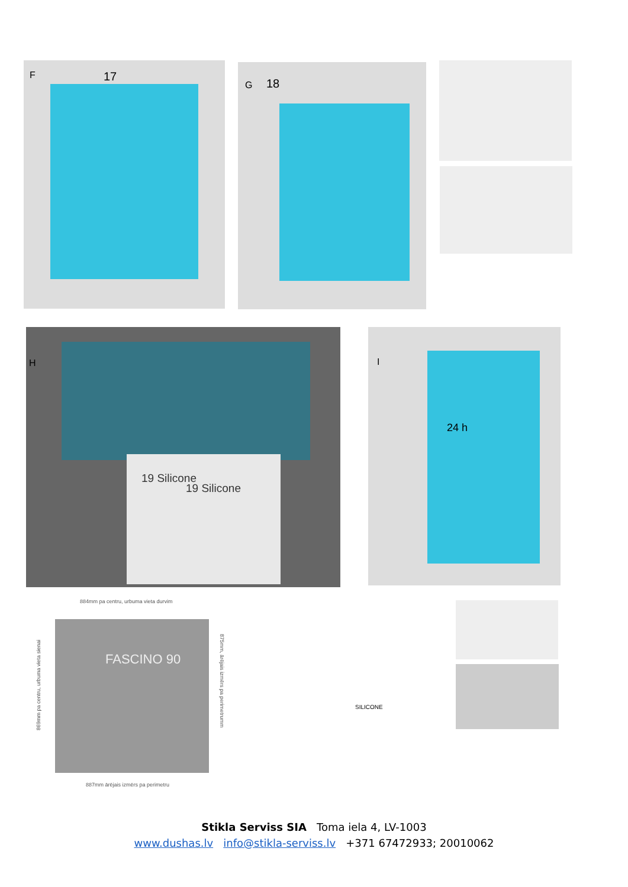F 17
G 18
H
19 Silicone
19 Silicone
I
24 h
884mm pa centru, urbuma vieta durvim
FASCINO 90
869mm pa centru, urbuma vieta sienai
875mm, ārējais izmērs pa perimetrumm
887mm ārējais izmērs pa perimetru
SILICONE
Stikla Serviss SIA Toma iela 4, LV-1003
www.dushas.lv info@stikla-serviss.lv +371 67472933; 20010062